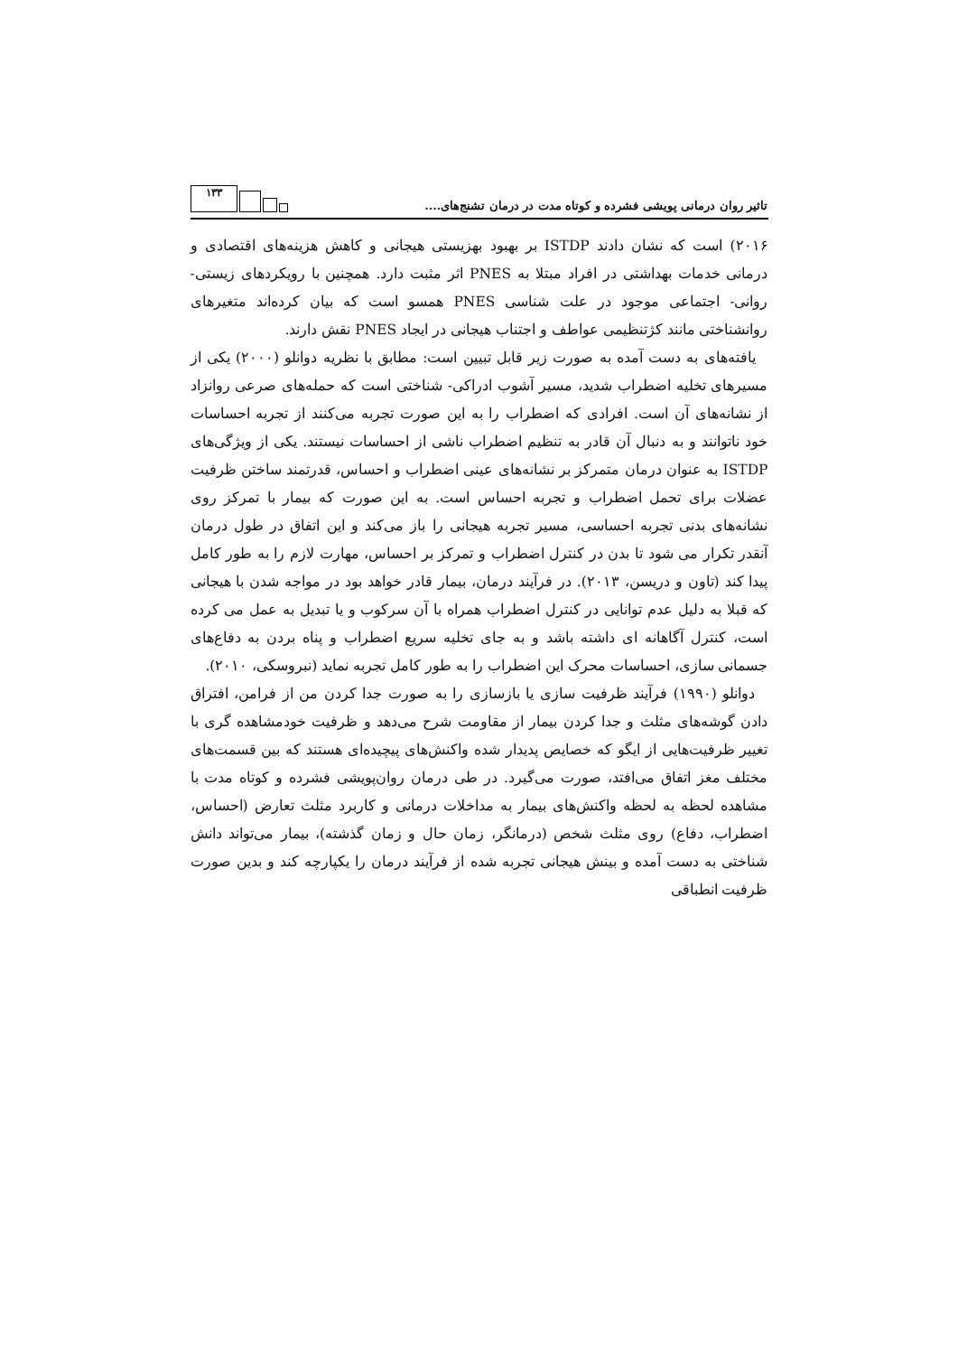تاثیر روان درمانی پویشی فشرده و کوتاه مدت در درمان تشنج‌های.... ۱۳۳
۲۰۱۶) است که نشان دادند ISTDP بر بهبود بهزیستی هیجانی و کاهش هزینه‌های اقتصادی و درمانی خدمات بهداشتی در افراد مبتلا به PNES اثر مثبت دارد. همچنین با رویکردهای زیستی- روانی- اجتماعی موجود در علت شناسی PNES همسو است که بیان کرده‌اند متغیرهای روانشناختی مانند کژتنظیمی عواطف و اجتناب هیجانی در ایجاد PNES نقش دارند.
یافته‌های به دست آمده به صورت زیر قابل تبیین است: مطابق با نظریه دوانلو (۲۰۰۰) یکی از مسیرهای تخلیه اضطراب شدید، مسیر آشوب ادراکی- شناختی است که حمله‌های صرعی روانزاد از نشانه‌های آن است. افرادی که اضطراب را به این صورت تجربه می‌کنند از تجربه احساسات خود ناتوانند و به دنبال آن قادر به تنظیم اضطراب ناشی از احساسات نیستند. یکی از ویژگی‌های ISTDP به عنوان درمان متمرکز بر نشانه‌های عینی اضطراب و احساس، قدرتمند ساختن ظرفیت عضلات برای تحمل اضطراب و تجربه احساس است. به این صورت که بیمار با تمرکز روی نشانه‌های بدنی تجربه احساسی، مسیر تجربه هیجانی را باز می‌کند و این اتفاق در طول درمان آنقدر تکرار می شود تا بدن در کنترل اضطراب و تمرکز بر احساس، مهارت لازم را به طور کامل پیدا کند (تاون و دریسن، ۲۰۱۳). در فرآیند درمان، بیمار قادر خواهد بود در مواجه شدن با هیجانی که قبلا به دلیل عدم توانایی در کنترل اضطراب همراه با آن سرکوب و یا تبدیل به عمل می کرده است، کنترل آگاهانه ای داشته باشد و به جای تخلیه سریع اضطراب و پناه بردن به دفاع‌های جسمانی سازی، احساسات محرک این اضطراب را به طور کامل تجربه نماید (نبروسکی، ۲۰۱۰).
دوانلو (۱۹۹۰) فرآیند ظرفیت سازی یا بازسازی را به صورت جدا کردن من از فرامن، افتراق دادن گوشه‌های مثلث و جدا کردن بیمار از مقاومت شرح می‌دهد و ظرفیت خودمشاهده گری با تغییر ظرفیت‌هایی از ایگو که خصایص پدیدار شده واکنش‌های پیچیده‌ای هستند که بین قسمت‌های مختلف مغز اتفاق می‌افتد، صورت می‌گیرد. در طی درمان روان‌پویشی فشرده و کوتاه مدت با مشاهده لحظه به لحظه واکنش‌های بیمار به مداخلات درمانی و کاربرد مثلث تعارض (احساس، اضطراب، دفاع) روی مثلث شخص (درمانگر، زمان حال و زمان گذشته)، بیمار می‌تواند دانش شناختی به دست آمده و بینش هیجانی تجربه شده از فرآیند درمان را یکپارچه کند و بدین صورت ظرفیت انطباقی